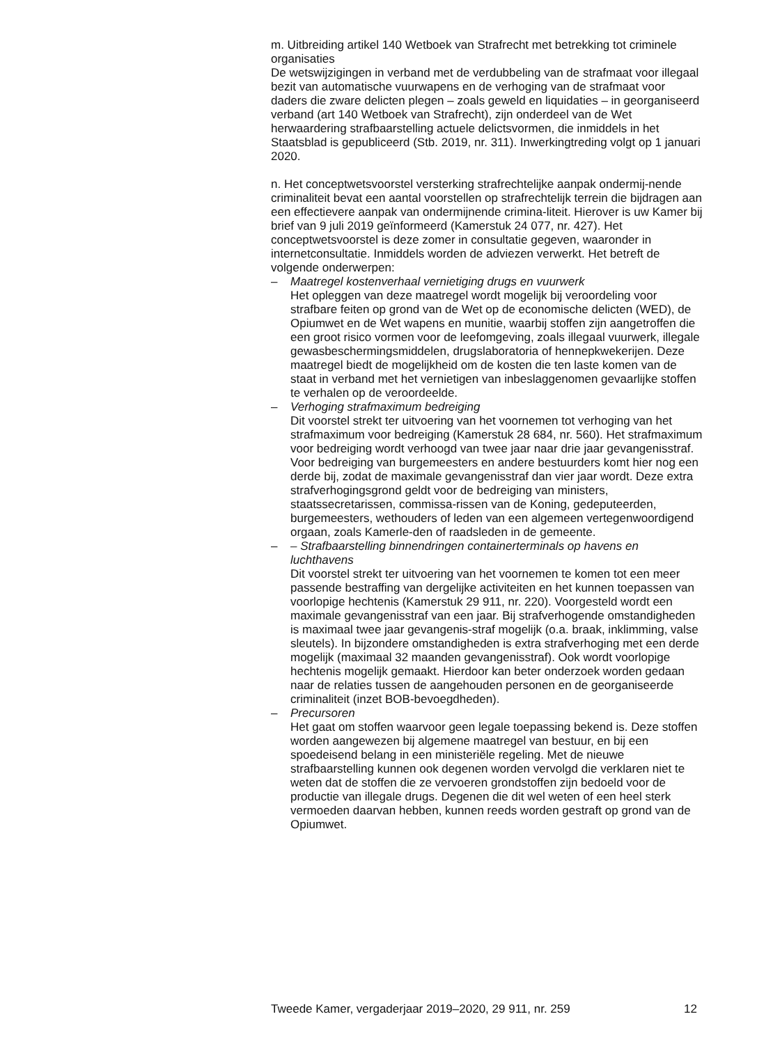m. Uitbreiding artikel 140 Wetboek van Strafrecht met betrekking tot criminele organisaties
De wetswijzigingen in verband met de verdubbeling van de strafmaat voor illegaal bezit van automatische vuurwapens en de verhoging van de strafmaat voor daders die zware delicten plegen – zoals geweld en liquidaties – in georganiseerd verband (art 140 Wetboek van Strafrecht), zijn onderdeel van de Wet herwaardering strafbaarstelling actuele delictsvormen, die inmiddels in het Staatsblad is gepubliceerd (Stb. 2019, nr. 311). Inwerkingtreding volgt op 1 januari 2020.
n. Het conceptwetsvoorstel versterking strafrechtelijke aanpak ondermij-nende criminaliteit bevat een aantal voorstellen op strafrechtelijk terrein die bijdragen aan een effectievere aanpak van ondermijnende crimina-liteit. Hierover is uw Kamer bij brief van 9 juli 2019 geïnformeerd (Kamerstuk 24 077, nr. 427). Het conceptwetsvoorstel is deze zomer in consultatie gegeven, waaronder in internetconsultatie. Inmiddels worden de adviezen verwerkt. Het betreft de volgende onderwerpen:
– Maatregel kostenverhaal vernietiging drugs en vuurwerk
Het opleggen van deze maatregel wordt mogelijk bij veroordeling voor strafbare feiten op grond van de Wet op de economische delicten (WED), de Opiumwet en de Wet wapens en munitie, waarbij stoffen zijn aangetroffen die een groot risico vormen voor de leefomgeving, zoals illegaal vuurwerk, illegale gewasbeschermingsmiddelen, drugslaboratoria of hennepkwekerijen. Deze maatregel biedt de mogelijkheid om de kosten die ten laste komen van de staat in verband met het vernietigen van inbeslaggenomen gevaarlijke stoffen te verhalen op de veroordeelde.
– Verhoging strafmaximum bedreiging
Dit voorstel strekt ter uitvoering van het voornemen tot verhoging van het strafmaximum voor bedreiging (Kamerstuk 28 684, nr. 560). Het strafmaximum voor bedreiging wordt verhoogd van twee jaar naar drie jaar gevangenisstraf. Voor bedreiging van burgemeesters en andere bestuurders komt hier nog een derde bij, zodat de maximale gevangenisstraf dan vier jaar wordt. Deze extra strafverhogingsgrond geldt voor de bedreiging van ministers, staatssecretarissen, commissa-rissen van de Koning, gedeputeerden, burgemeesters, wethouders of leden van een algemeen vertegenwoordigend orgaan, zoals Kamerle-den of raadsleden in de gemeente.
– – Strafbaarstelling binnendringen containerterminals op havens en luchthavens
Dit voorstel strekt ter uitvoering van het voornemen te komen tot een meer passende bestraffing van dergelijke activiteiten en het kunnen toepassen van voorlopige hechtenis (Kamerstuk 29 911, nr. 220). Voorgesteld wordt een maximale gevangenisstraf van een jaar. Bij strafverhogende omstandigheden is maximaal twee jaar gevangenis-straf mogelijk (o.a. braak, inklimming, valse sleutels). In bijzondere omstandigheden is extra strafverhoging met een derde mogelijk (maximaal 32 maanden gevangenisstraf). Ook wordt voorlopige hechtenis mogelijk gemaakt. Hierdoor kan beter onderzoek worden gedaan naar de relaties tussen de aangehouden personen en de georganiseerde criminaliteit (inzet BOB-bevoegdheden).
– Precursoren
Het gaat om stoffen waarvoor geen legale toepassing bekend is. Deze stoffen worden aangewezen bij algemene maatregel van bestuur, en bij een spoedeisend belang in een ministeriële regeling. Met de nieuwe strafbaarstelling kunnen ook degenen worden vervolgd die verklaren niet te weten dat de stoffen die ze vervoeren grondstoffen zijn bedoeld voor de productie van illegale drugs. Degenen die dit wel weten of een heel sterk vermoeden daarvan hebben, kunnen reeds worden gestraft op grond van de Opiumwet.
Tweede Kamer, vergaderjaar 2019–2020, 29 911, nr. 259 12